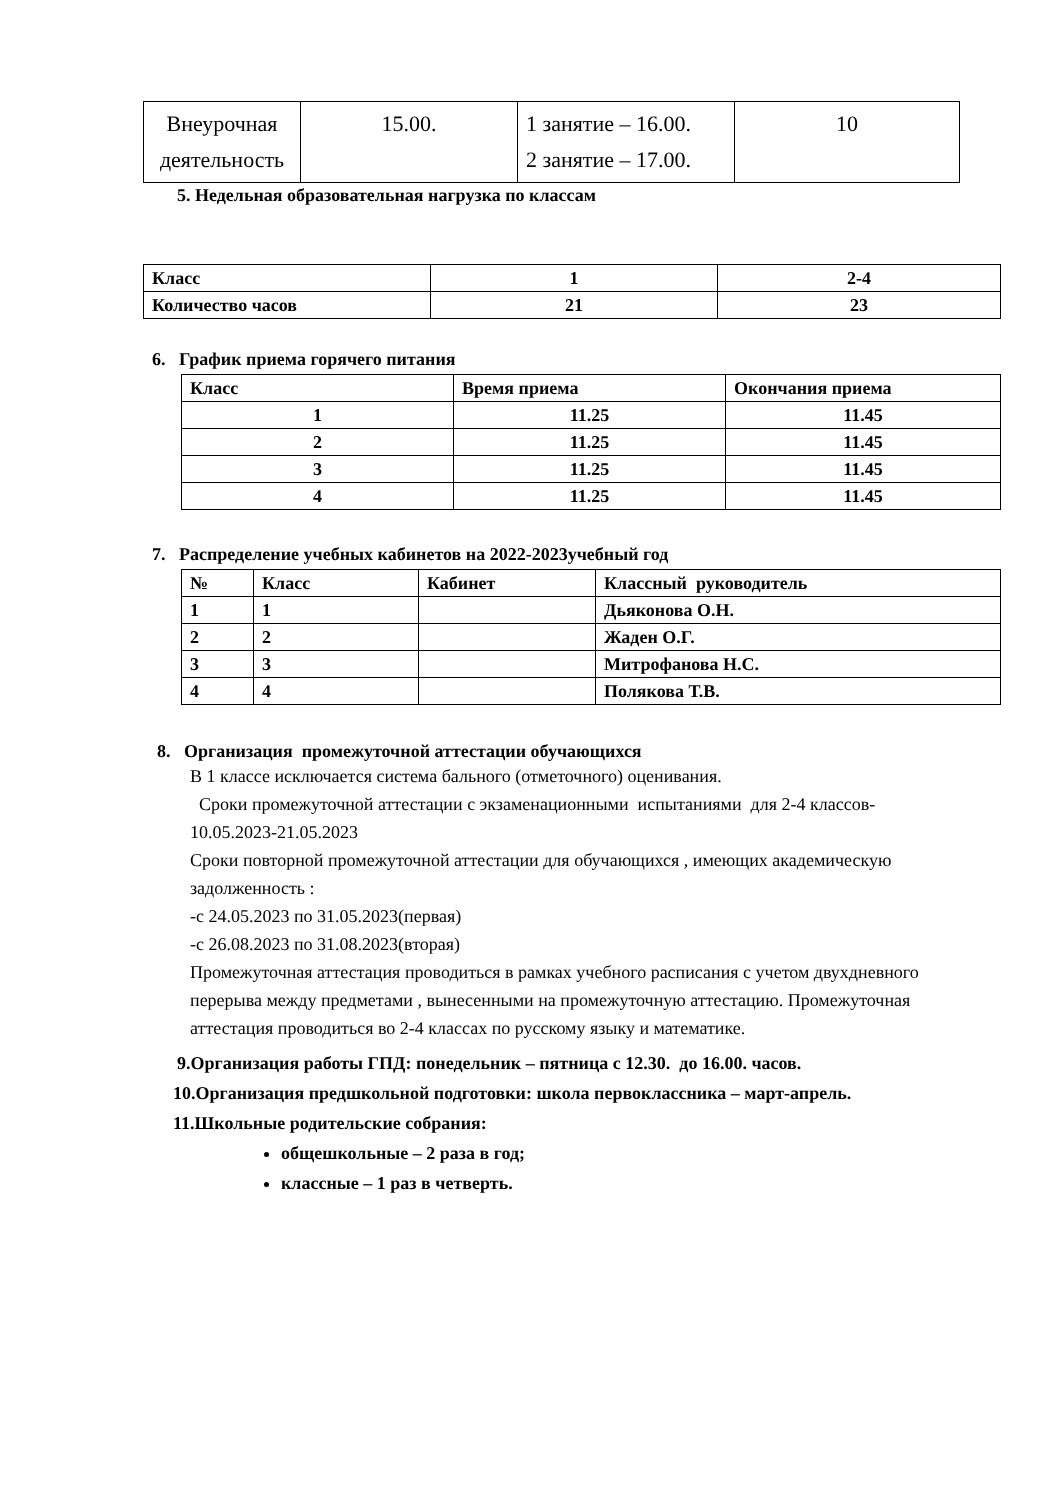| Внеурочная деятельность | 15.00. | 1 занятие – 16.00. 2 занятие – 17.00. | 10 |
5. Недельная образовательная нагрузка по классам
| Класс | 1 | 2-4 |
| Количество часов | 21 | 23 |
6. График приема горячего питания
| Класс | Время приема | Окончания приема |
| 1 | 11.25 | 11.45 |
| 2 | 11.25 | 11.45 |
| 3 | 11.25 | 11.45 |
| 4 | 11.25 | 11.45 |
7. Распределение учебных кабинетов на 2022-2023учебный год
| № | Класс | Кабинет | Классный руководитель |
| 1 | 1 | | Дьяконова О.Н. |
| 2 | 2 | | Жаден О.Г. |
| 3 | 3 | | Митрофанова Н.С. |
| 4 | 4 | | Полякова Т.В. |
8. Организация промежуточной аттестации обучающихся
В 1 классе исключается система бального (отметочного) оценивания.
Сроки промежуточной аттестации с экзаменационными испытаниями для 2-4 классов- 10.05.2023-21.05.2023
Сроки повторной промежуточной аттестации для обучающихся , имеющих академическую задолженность :
-с 24.05.2023 по 31.05.2023(первая)
-с 26.08.2023 по 31.08.2023(вторая)
Промежуточная аттестация проводиться в рамках учебного расписания с учетом двухдневного перерыва между предметами , вынесенными на промежуточную аттестацию. Промежуточная аттестация проводиться во 2-4 классах по русскому языку и математике.
9.Организация работы ГПД: понедельник – пятница с 12.30. до 16.00. часов.
10.Организация предшкольной подготовки: школа первоклассника – март-апрель.
11.Школьные родительские собрания:
общешкольные – 2 раза в год;
классные – 1 раз в четверть.